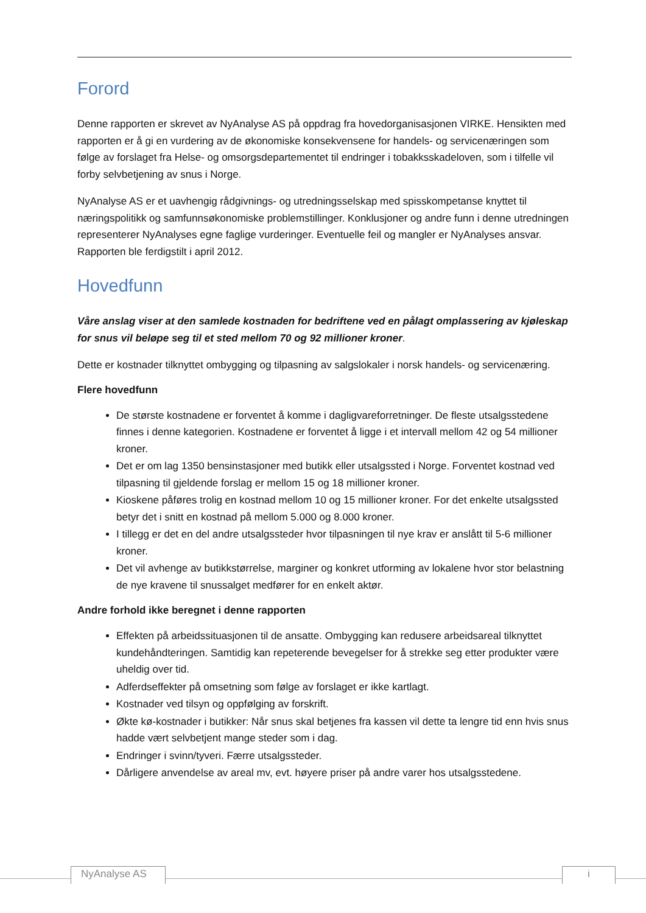Forord
Denne rapporten er skrevet av NyAnalyse AS på oppdrag fra hovedorganisasjonen VIRKE. Hensikten med rapporten er å gi en vurdering av de økonomiske konsekvensene for handels- og servicenæringen som følge av forslaget fra Helse- og omsorgsdepartementet til endringer i tobakksskadeloven, som i tilfelle vil forby selvbetjening av snus i Norge.
NyAnalyse AS er et uavhengig rådgivnings- og utredningsselskap med spisskompetanse knyttet til næringspolitikk og samfunnsøkonomiske problemstillinger. Konklusjoner og andre funn i denne utredningen representerer NyAnalyses egne faglige vurderinger. Eventuelle feil og mangler er NyAnalyses ansvar. Rapporten ble ferdigstilt i april 2012.
Hovedfunn
Våre anslag viser at den samlede kostnaden for bedriftene ved en pålagt omplassering av kjøleskap for snus vil beløpe seg til et sted mellom 70 og 92 millioner kroner.
Dette er kostnader tilknyttet ombygging og tilpasning av salgslokaler i norsk handels- og servicenæring.
Flere hovedfunn
De største kostnadene er forventet å komme i dagligvareforretninger. De fleste utsalgsstedene finnes i denne kategorien. Kostnadene er forventet å ligge i et intervall mellom 42 og 54 millioner kroner.
Det er om lag 1350 bensinstasjoner med butikk eller utsalgssted i Norge. Forventet kostnad ved tilpasning til gjeldende forslag er mellom 15 og 18 millioner kroner.
Kioskene påføres trolig en kostnad mellom 10 og 15 millioner kroner. For det enkelte utsalgssted betyr det i snitt en kostnad på mellom 5.000 og 8.000 kroner.
I tillegg er det en del andre utsalgssteder hvor tilpasningen til nye krav er anslått til 5-6 millioner kroner.
Det vil avhenge av butikkstørrelse, marginer og konkret utforming av lokalene hvor stor belastning de nye kravene til snussalget medfører for en enkelt aktør.
Andre forhold ikke beregnet i denne rapporten
Effekten på arbeidssituasjonen til de ansatte. Ombygging kan redusere arbeidsareal tilknyttet kundehåndteringen. Samtidig kan repeterende bevegelser for å strekke seg etter produkter være uheldig over tid.
Adferdseffekter på omsetning som følge av forslaget er ikke kartlagt.
Kostnader ved tilsyn og oppfølging av forskrift.
Økte kø-kostnader i butikker: Når snus skal betjenes fra kassen vil dette ta lengre tid enn hvis snus hadde vært selvbetjent mange steder som i dag.
Endringer i svinn/tyveri. Færre utsalgssteder.
Dårligere anvendelse av areal mv, evt. høyere priser på andre varer hos utsalgsstedene.
NyAnalyse AS
i